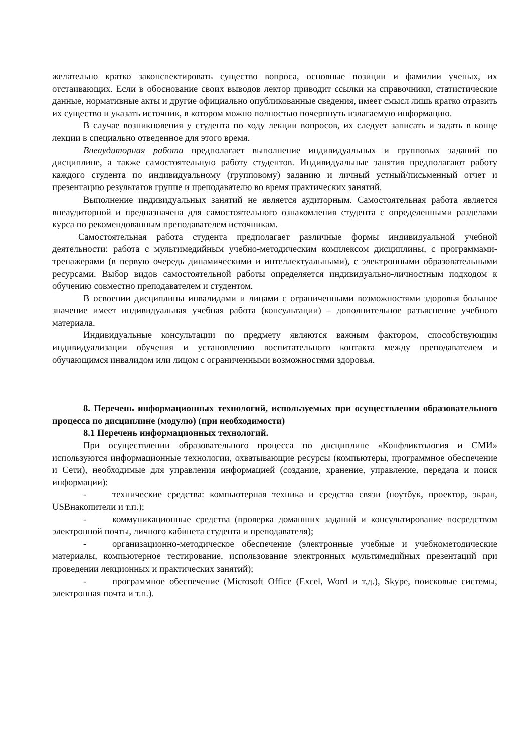желательно кратко законспектировать существо вопроса, основные позиции и фамилии ученых, их отстаивающих. Если в обоснование своих выводов лектор приводит ссылки на справочники, статистические данные, нормативные акты и другие официально опубликованные сведения, имеет смысл лишь кратко отразить их существо и указать источник, в котором можно полностью почерпнуть излагаемую информацию.
В случае возникновения у студента по ходу лекции вопросов, их следует записать и задать в конце лекции в специально отведенное для этого время.
Внеаудиторная работа предполагает выполнение индивидуальных и групповых заданий по дисциплине, а также самостоятельную работу студентов. Индивидуальные занятия предполагают работу каждого студента по индивидуальному (групповому) заданию и личный устный/письменный отчет и презентацию результатов группе и преподавателю во время практических занятий.
Выполнение индивидуальных занятий не является аудиторным. Самостоятельная работа является внеаудиторной и предназначена для самостоятельного ознакомления студента с определенными разделами курса по рекомендованным преподавателем источникам.
Самостоятельная работа студента предполагает различные формы индивидуальной учебной деятельности: работа с мультимедийным учебно-методическим комплексом дисциплины, с программами-тренажерами (в первую очередь динамическими и интеллектуальными), с электронными образовательными ресурсами. Выбор видов самостоятельной работы определяется индивидуально-личностным подходом к обучению совместно преподавателем и студентом.
В освоении дисциплины инвалидами и лицами с ограниченными возможностями здоровья большое значение имеет индивидуальная учебная работа (консультации) – дополнительное разъяснение учебного материала.
Индивидуальные консультации по предмету являются важным фактором, способствующим индивидуализации обучения и установлению воспитательного контакта между преподавателем и обучающимся инвалидом или лицом с ограниченными возможностями здоровья.
8. Перечень информационных технологий, используемых при осуществлении образовательного процесса по дисциплине (модулю) (при необходимости)
8.1 Перечень информационных технологий.
При осуществлении образовательного процесса по дисциплине «Конфликтология и СМИ» используются информационные технологии, охватывающие ресурсы (компьютеры, программное обеспечение и Сети), необходимые для управления информацией (создание, хранение, управление, передача и поиск информации):
- технические средства: компьютерная техника и средства связи (ноутбук, проектор, экран, USBнакопители и т.п.);
- коммуникационные средства (проверка домашних заданий и консультирование посредством электронной почты, личного кабинета студента и преподавателя);
- организационно-методическое обеспечение (электронные учебные и учебнометодические материалы, компьютерное тестирование, использование электронных мультимедийных презентаций при проведении лекционных и практических занятий);
- программное обеспечение (Microsoft Office (Excel, Word и т.д.), Skype, поисковые системы, электронная почта и т.п.).